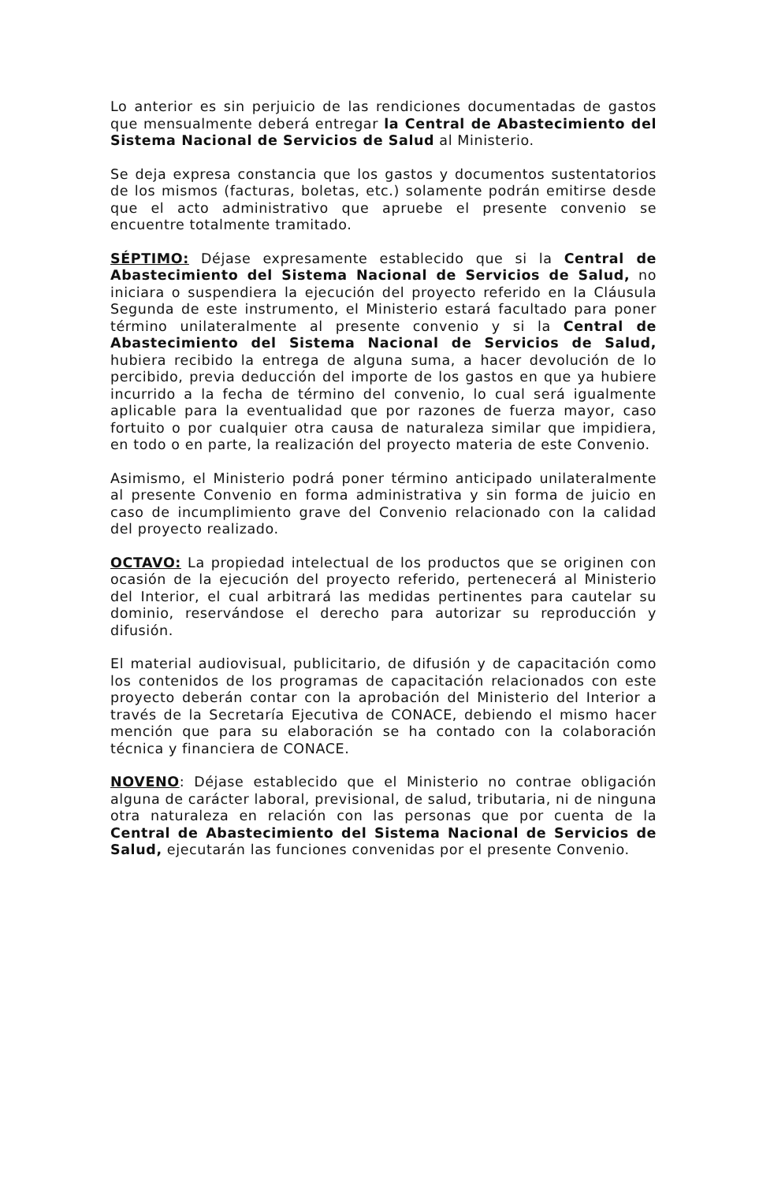Lo anterior es sin perjuicio de las rendiciones documentadas de gastos que mensualmente deberá entregar la Central de Abastecimiento del Sistema Nacional de Servicios de Salud al Ministerio.
Se deja expresa constancia que los gastos y documentos sustentatorios de los mismos (facturas, boletas, etc.) solamente podrán emitirse desde que el acto administrativo que apruebe el presente convenio se encuentre totalmente tramitado.
SÉPTIMO: Déjase expresamente establecido que si la Central de Abastecimiento del Sistema Nacional de Servicios de Salud, no iniciara o suspendiera la ejecución del proyecto referido en la Cláusula Segunda de este instrumento, el Ministerio estará facultado para poner término unilateralmente al presente convenio y si la Central de Abastecimiento del Sistema Nacional de Servicios de Salud, hubiera recibido la entrega de alguna suma, a hacer devolución de lo percibido, previa deducción del importe de los gastos en que ya hubiere incurrido a la fecha de término del convenio, lo cual será igualmente aplicable para la eventualidad que por razones de fuerza mayor, caso fortuito o por cualquier otra causa de naturaleza similar que impidiera, en todo o en parte, la realización del proyecto materia de este Convenio.
Asimismo, el Ministerio podrá poner término anticipado unilateralmente al presente Convenio en forma administrativa y sin forma de juicio en caso de incumplimiento grave del Convenio relacionado con la calidad del proyecto realizado.
OCTAVO: La propiedad intelectual de los productos que se originen con ocasión de la ejecución del proyecto referido, pertenecerá al Ministerio del Interior, el cual arbitrará las medidas pertinentes para cautelar su dominio, reservándose el derecho para autorizar su reproducción y difusión.
El material audiovisual, publicitario, de difusión y de capacitación como los contenidos de los programas de capacitación relacionados con este proyecto deberán contar con la aprobación del Ministerio del Interior a través de la Secretaría Ejecutiva de CONACE, debiendo el mismo hacer mención que para su elaboración se ha contado con la colaboración técnica y financiera de CONACE.
NOVENO: Déjase establecido que el Ministerio no contrae obligación alguna de carácter laboral, previsional, de salud, tributaria, ni de ninguna otra naturaleza en relación con las personas que por cuenta de la Central de Abastecimiento del Sistema Nacional de Servicios de Salud, ejecutarán las funciones convenidas por el presente Convenio.